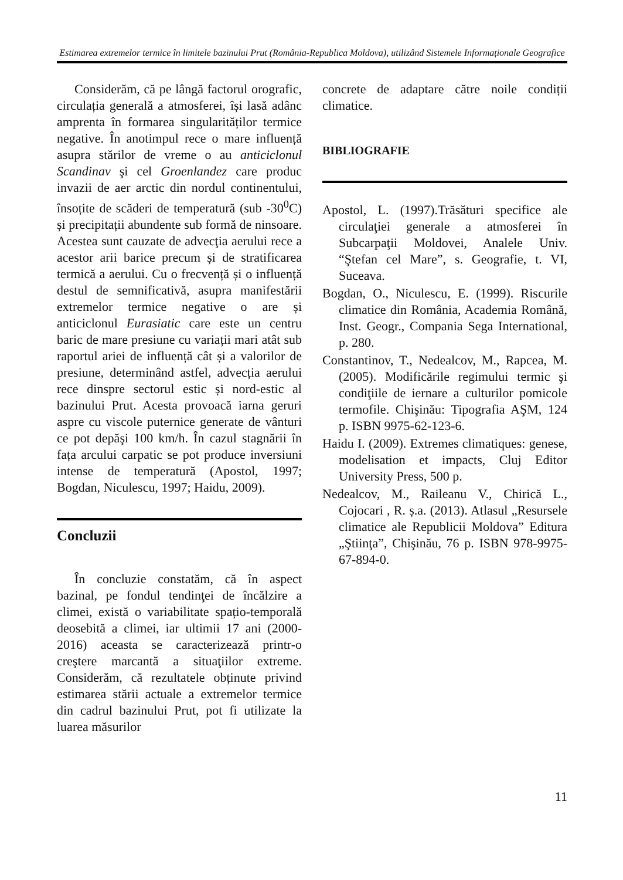Estimarea extremelor termice în limitele bazinului Prut (România-Republica Moldova), utilizând Sistemele Informaționale Geografice
Considerăm, că pe lângă factorul orografic, circulația generală a atmosferei, își lasă adânc amprenta în formarea singularităților termice negative. În anotimpul rece o mare influență asupra stărilor de vreme o au anticiclonul Scandinav şi cel Groenlandez care produc invazii de aer arctic din nordul continentului, însoțite de scăderi de temperatură (sub -30<sup>0</sup>C) și precipitații abundente sub formă de ninsoare. Acestea sunt cauzate de advecţia aerului rece a acestor arii barice precum și de stratificarea termică a aerului. Cu o frecvență și o influență destul de semnificativă, asupra manifestării extremelor termice negative o are și anticiclonul Eurasiatic care este un centru baric de mare presiune cu variații mari atât sub raportul ariei de influență cât și a valorilor de presiune, determinând astfel, advecția aerului rece dinspre sectorul estic și nord-estic al bazinului Prut. Acesta provoacă iarna geruri aspre cu viscole puternice generate de vânturi ce pot depăşi 100 km/h. În cazul stagnării în fața arcului carpatic se pot produce inversiuni intense de temperatură (Apostol, 1997; Bogdan, Niculescu, 1997; Haidu, 2009).
Concluzii
În concluzie constatăm, că în aspect bazinal, pe fondul tendinţei de încălzire a climei, există o variabilitate spațio-temporală deosebită a climei, iar ultimii 17 ani (2000-2016) aceasta se caracterizează printr-o creştere marcantă a situaţiilor extreme. Considerăm, că rezultatele obținute privind estimarea stării actuale a extremelor termice din cadrul bazinului Prut, pot fi utilizate la luarea măsurilor
concrete de adaptare către noile condiții climatice.
BIBLIOGRAFIE
Apostol, L. (1997).Trăsături specifice ale circulaţiei generale a atmosferei în Subcarpaţii Moldovei, Analele Univ. “Ştefan cel Mare”, s. Geografie, t. VI, Suceava.
Bogdan, O., Niculescu, E. (1999). Riscurile climatice din România, Academia Română, Inst. Geogr., Compania Sega International, p. 280.
Constantinov, T., Nedealcov, M., Rapcea, M. (2005). Modificările regimului termic şi condiţiile de iernare a culturilor pomicole termofile. Chişinău: Tipografia AŞM, 124 p. ISBN 9975-62-123-6.
Haidu I. (2009). Extremes climatiques: genese, modelisation et impacts, Cluj Editor University Press, 500 p.
Nedealcov, M., Raileanu V., Chirică L., Cojocari , R. ș.a. (2013). Atlasul „Resursele climatice ale Republicii Moldova” Editura „Ştiinţa”, Chişinău, 76 p. ISBN 978-9975-67-894-0.
11